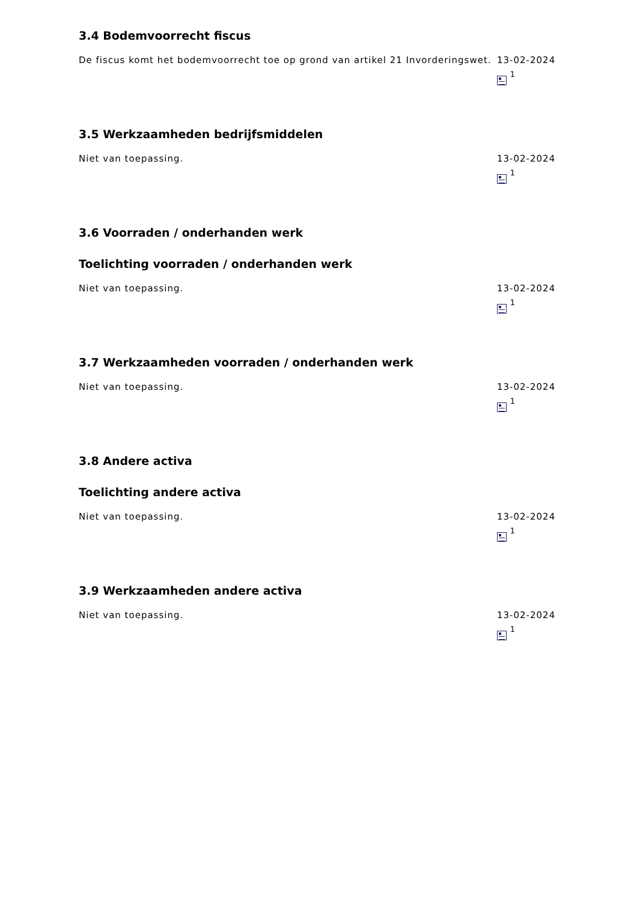3.4 Bodemvoorrecht fiscus
De fiscus komt het bodemvoorrecht toe op grond van artikel 21 Invorderingswet.
13-02-2024
<sup>1</sup>
3.5 Werkzaamheden bedrijfsmiddelen
Niet van toepassing. 13-02-2024
<sup>1</sup>
3.6 Voorraden / onderhanden werk
Toelichting voorraden / onderhanden werk
Niet van toepassing. 13-02-2024
<sup>1</sup>
3.7 Werkzaamheden voorraden / onderhanden werk
Niet van toepassing. 13-02-2024
<sup>1</sup>
3.8 Andere activa
Toelichting andere activa
Niet van toepassing. 13-02-2024
<sup>1</sup>
3.9 Werkzaamheden andere activa
Niet van toepassing. 13-02-2024
<sup>1</sup>